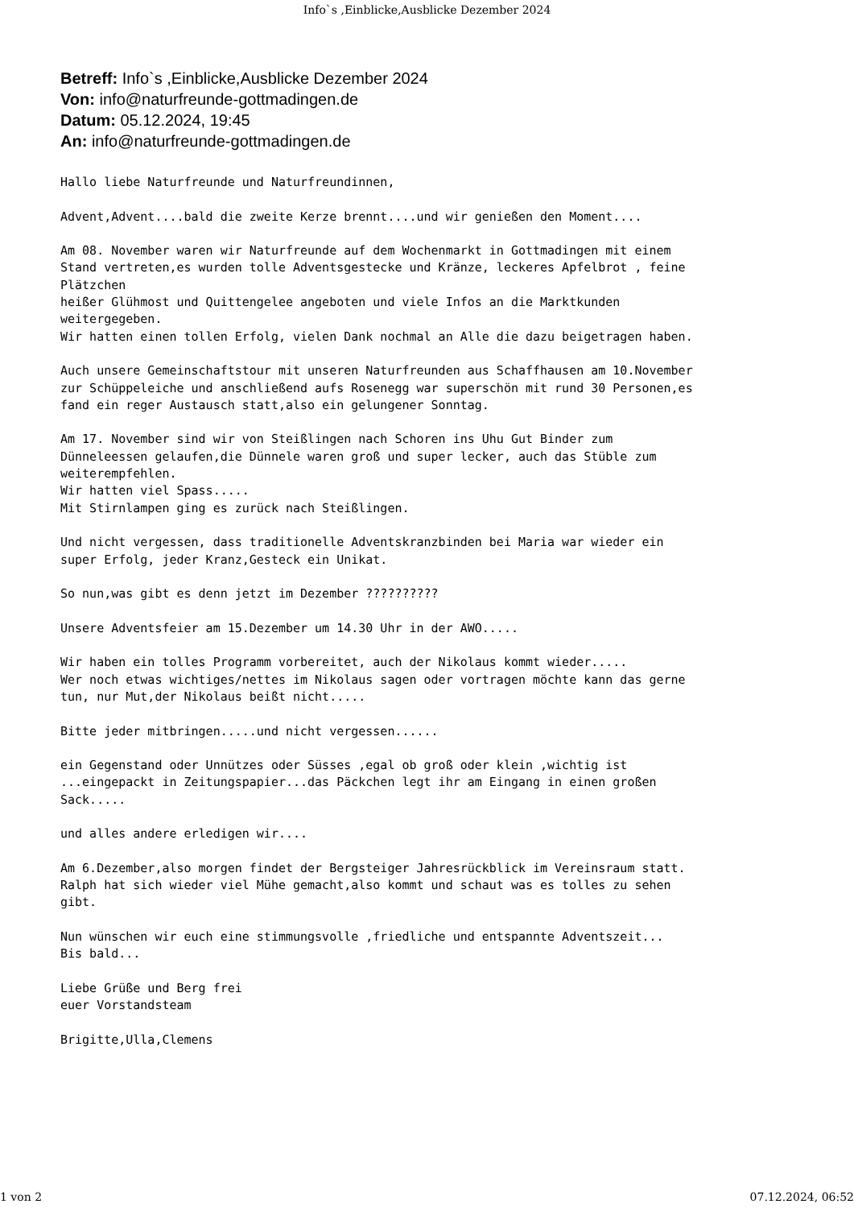Info`s ,Einblicke,Ausblicke Dezember 2024
Betreff: Info`s ,Einblicke,Ausblicke Dezember 2024
Von: info@naturfreunde-gottmadingen.de
Datum: 05.12.2024, 19:45
An: info@naturfreunde-gottmadingen.de
Hallo liebe Naturfreunde und Naturfreundinnen,

Advent,Advent....bald die zweite Kerze brennt....und wir genießen den Moment....

Am 08. November waren wir Naturfreunde auf dem Wochenmarkt in Gottmadingen mit einem
Stand vertreten,es wurden tolle Adventsgestecke und Kränze, leckeres Apfelbrot , feine
Plätzchen
heißer Glühmost und Quittengelee angeboten und viele Infos an die Marktkunden
weitergegeben.
Wir hatten einen tollen Erfolg, vielen Dank nochmal an Alle die dazu beigetragen haben.

Auch unsere Gemeinschaftstour mit unseren Naturfreunden aus Schaffhausen am 10.November
zur Schüppeleiche und anschließend aufs Rosenegg war superschön mit rund 30 Personen,es
fand ein reger Austausch statt,also ein gelungener Sonntag.

Am 17. November sind wir von Steißlingen nach Schoren ins Uhu Gut Binder zum
Dünneleessen gelaufen,die Dünnele waren groß und super lecker, auch das Stüble zum
weiterempfehlen.
Wir hatten viel Spass.....
Mit Stirnlampen ging es zurück nach Steißlingen.

Und nicht vergessen, dass traditionelle Adventskranzbinden bei Maria war wieder ein
super Erfolg, jeder Kranz,Gesteck ein Unikat.

So nun,was gibt es denn jetzt im Dezember ??????????

Unsere Adventsfeier am 15.Dezember um 14.30 Uhr in der AWO.....

Wir haben ein tolles Programm vorbereitet, auch der Nikolaus kommt wieder.....
Wer noch etwas wichtiges/nettes im Nikolaus sagen oder vortragen möchte kann das gerne
tun, nur Mut,der Nikolaus beißt nicht.....

Bitte jeder mitbringen.....und nicht vergessen......

ein Gegenstand oder Unnützes oder Süsses ,egal ob groß oder klein ,wichtig ist
...eingepackt in Zeitungspapier...das Päckchen legt ihr am Eingang in einen großen
Sack.....

und alles andere erledigen wir....

Am 6.Dezember,also morgen findet der Bergsteiger Jahresrückblick im Vereinsraum statt.
Ralph hat sich wieder viel Mühe gemacht,also kommt und schaut was es tolles zu sehen
gibt.

Nun wünschen wir euch eine stimmungsvolle ,friedliche und entspannte Adventszeit...
Bis bald...

Liebe Grüße und Berg frei
euer Vorstandsteam

Brigitte,Ulla,Clemens
1 von 2 07.12.2024, 06:52